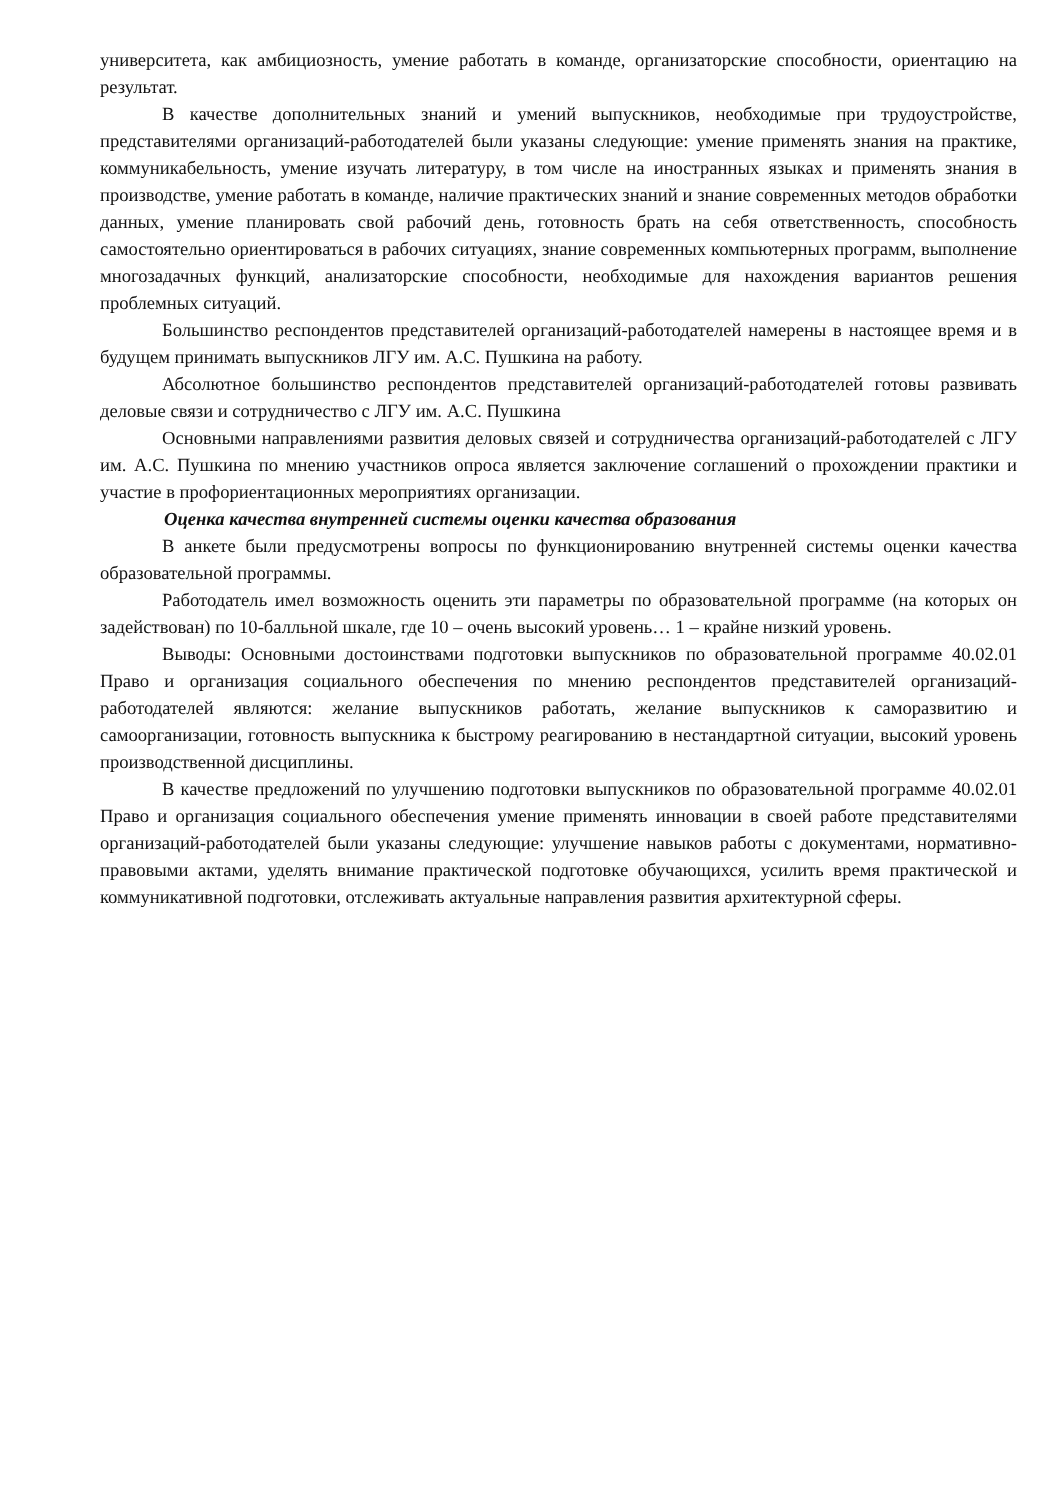университета, как амбициозность, умение работать в команде, организаторские способности, ориентацию на результат.
В качестве дополнительных знаний и умений выпускников, необходимые при трудоустройстве, представителями организаций-работодателей были указаны следующие: умение применять знания на практике, коммуникабельность, умение изучать литературу, в том числе на иностранных языках и применять знания в производстве, умение работать в команде, наличие практических знаний и знание современных методов обработки данных, умение планировать свой рабочий день, готовность брать на себя ответственность, способность самостоятельно ориентироваться в рабочих ситуациях, знание современных компьютерных программ, выполнение многозадачных функций, анализаторские способности, необходимые для нахождения вариантов решения проблемных ситуаций.
Большинство респондентов представителей организаций-работодателей намерены в настоящее время и в будущем принимать выпускников ЛГУ им. А.С. Пушкина на работу.
Абсолютное большинство респондентов представителей организаций-работодателей готовы развивать деловые связи и сотрудничество с ЛГУ им. А.С. Пушкина
Основными направлениями развития деловых связей и сотрудничества организаций-работодателей с ЛГУ им. А.С. Пушкина по мнению участников опроса является заключение соглашений о прохождении практики и участие в профориентационных мероприятиях организации.
Оценка качества внутренней системы оценки качества образования
В анкете были предусмотрены вопросы по функционированию внутренней системы оценки качества образовательной программы.
Работодатель имел возможность оценить эти параметры по образовательной программе (на которых он задействован) по 10-балльной шкале, где 10 – очень высокий уровень… 1 – крайне низкий уровень.
Выводы: Основными достоинствами подготовки выпускников по образовательной программе 40.02.01 Право и организация социального обеспечения по мнению респондентов представителей организаций-работодателей являются: желание выпускников работать, желание выпускников к саморазвитию и самоорганизации, готовность выпускника к быстрому реагированию в нестандартной ситуации, высокий уровень производственной дисциплины.
В качестве предложений по улучшению подготовки выпускников по образовательной программе 40.02.01 Право и организация социального обеспечения умение применять инновации в своей работе представителями организаций-работодателей были указаны следующие: улучшение навыков работы с документами, нормативно-правовыми актами, уделять внимание практической подготовке обучающихся, усилить время практической и коммуникативной подготовки, отслеживать актуальные направления развития архитектурной сферы.